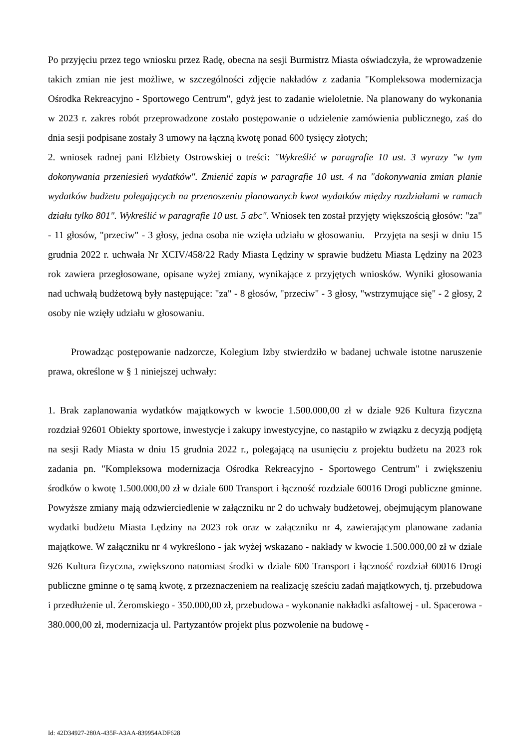Po przyjęciu przez tego wniosku przez Radę, obecna na sesji Burmistrz Miasta oświadczyła, że wprowadzenie takich zmian nie jest możliwe, w szczególności zdjęcie nakładów z zadania "Kompleksowa modernizacja Ośrodka Rekreacyjno - Sportowego Centrum", gdyż jest to zadanie wieloletnie. Na planowany do wykonania w 2023 r. zakres robót przeprowadzone zostało postępowanie o udzielenie zamówienia publicznego, zaś do dnia sesji podpisane zostały 3 umowy na łączną kwotę ponad 600 tysięcy złotych;
2. wniosek radnej pani Elżbiety Ostrowskiej o treści: "Wykreślić w paragrafie 10 ust. 3 wyrazy "w tym dokonywania przeniesień wydatków". Zmienić zapis w paragrafie 10 ust. 4 na "dokonywania zmian planie wydatków budżetu polegających na przenoszeniu planowanych kwot wydatków między rozdziałami w ramach działu tylko 801". Wykreślić w paragrafie 10 ust. 5 abc". Wniosek ten został przyjęty większością głosów: "za" - 11 głosów, "przeciw" - 3 głosy, jedna osoba nie wzięła udziału w głosowaniu. Przyjęta na sesji w dniu 15 grudnia 2022 r. uchwała Nr XCIV/458/22 Rady Miasta Lędziny w sprawie budżetu Miasta Lędziny na 2023 rok zawiera przegłosowane, opisane wyżej zmiany, wynikające z przyjętych wniosków. Wyniki głosowania nad uchwałą budżetową były następujące: "za" - 8 głosów, "przeciw" - 3 głosy, "wstrzymujące się" - 2 głosy, 2 osoby nie wzięły udziału w głosowaniu.
Prowadząc postępowanie nadzorcze, Kolegium Izby stwierdziło w badanej uchwale istotne naruszenie prawa, określone w § 1 niniejszej uchwały:
1. Brak zaplanowania wydatków majątkowych w kwocie 1.500.000,00 zł w dziale 926 Kultura fizyczna rozdział 92601 Obiekty sportowe, inwestycje i zakupy inwestycyjne, co nastąpiło w związku z decyzją podjętą na sesji Rady Miasta w dniu 15 grudnia 2022 r., polegającą na usunięciu z projektu budżetu na 2023 rok zadania pn. "Kompleksowa modernizacja Ośrodka Rekreacyjno - Sportowego Centrum" i zwiększeniu środków o kwotę 1.500.000,00 zł w dziale 600 Transport i łączność rozdziale 60016 Drogi publiczne gminne. Powyższe zmiany mają odzwierciedlenie w załączniku nr 2 do uchwały budżetowej, obejmującym planowane wydatki budżetu Miasta Lędziny na 2023 rok oraz w załączniku nr 4, zawierającym planowane zadania majątkowe. W załączniku nr 4 wykreślono - jak wyżej wskazano - nakłady w kwocie 1.500.000,00 zł w dziale 926 Kultura fizyczna, zwiększono natomiast środki w dziale 600 Transport i łączność rozdział 60016 Drogi publiczne gminne o tę samą kwotę, z przeznaczeniem na realizację sześciu zadań majątkowych, tj. przebudowa i przedłużenie ul. Żeromskiego - 350.000,00 zł, przebudowa - wykonanie nakładki asfaltowej - ul. Spacerowa - 380.000,00 zł, modernizacja ul. Partyzantów projekt plus pozwolenie na budowę -
Id: 42D34927-280A-435F-A3AA-839954ADF628